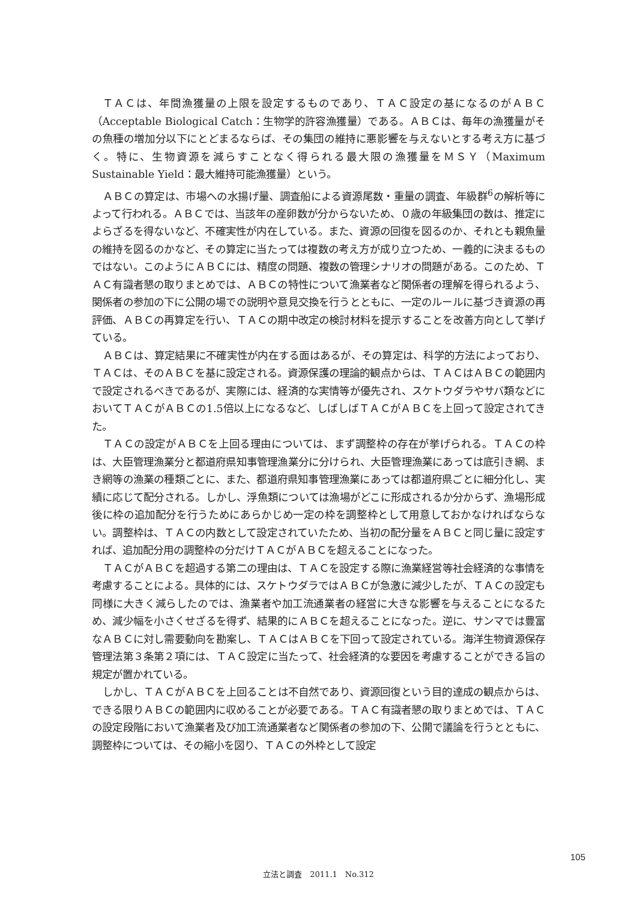ＴＡＣは、年間漁獲量の上限を設定するものであり、ＴＡＣ設定の基になるのがＡＢＣ（Acceptable Biological Catch：生物学的許容漁獲量）である。ＡＢＣは、毎年の漁獲量がその魚種の増加分以下にとどまるならば、その集団の維持に悪影響を与えないとする考え方に基づく。特に、生物資源を減らすことなく得られる最大限の漁獲量をＭＳＹ（Maximum Sustainable Yield：最大維持可能漁獲量）という。
ＡＢＣの算定は、市場への水揚げ量、調査船による資源尾数・重量の調査、年級群<sup>6</sup>の解析等によって行われる。ＡＢＣでは、当該年の産卵数が分からないため、０歳の年級集団の数は、推定によらざるを得ないなど、不確実性が内在している。また、資源の回復を図るのか、それとも親魚量の維持を図るのかなど、その算定に当たっては複数の考え方が成り立つため、一義的に決まるものではない。このようにＡＢＣには、精度の問題、複数の管理シナリオの問題がある。このため、ＴＡＣ有識者懇の取りまとめでは、ＡＢＣの特性について漁業者など関係者の理解を得られるよう、関係者の参加の下に公開の場での説明や意見交換を行うとともに、一定のルールに基づき資源の再評価、ＡＢＣの再算定を行い、ＴＡＣの期中改定の検討材料を提示することを改善方向として挙げている。
ＡＢＣは、算定結果に不確実性が内在する面はあるが、その算定は、科学的方法によっており、ＴＡＣは、そのＡＢＣを基に設定される。資源保護の理論的観点からは、ＴＡＣはＡＢＣの範囲内で設定されるべきであるが、実際には、経済的な実情等が優先され、スケトウダラやサバ類などにおいてＴＡＣがＡＢＣの1.5倍以上になるなど、しばしばＴＡＣがＡＢＣを上回って設定されてきた。
ＴＡＣの設定がＡＢＣを上回る理由については、まず調整枠の存在が挙げられる。ＴＡＣの枠は、大臣管理漁業分と都道府県知事管理漁業分に分けられ、大臣管理漁業にあっては底引き網、まき網等の漁業の種類ごとに、また、都道府県知事管理漁業にあっては都道府県ごとに細分化し、実績に応じて配分される。しかし、浮魚類については漁場がどこに形成されるか分からず、漁場形成後に枠の追加配分を行うためにあらかじめ一定の枠を調整枠として用意しておかなければならない。調整枠は、ＴＡＣの内数として設定されていたため、当初の配分量をＡＢＣと同じ量に設定すれば、追加配分用の調整枠の分だけＴＡＣがＡＢＣを超えることになった。
ＴＡＣがＡＢＣを超過する第二の理由は、ＴＡＣを設定する際に漁業経営等社会経済的な事情を考慮することによる。具体的には、スケトウダラではＡＢＣが急激に減少したが、ＴＡＣの設定も同様に大きく減らしたのでは、漁業者や加工流通業者の経営に大きな影響を与えることになるため、減少幅を小さくせざるを得ず、結果的にＡＢＣを超えることになった。逆に、サンマでは豊富なＡＢＣに対し需要動向を勘案し、ＴＡＣはＡＢＣを下回って設定されている。海洋生物資源保存管理法第３条第２項には、ＴＡＣ設定に当たって、社会経済的な要因を考慮することができる旨の規定が置かれている。
しかし、ＴＡＣがＡＢＣを上回ることは不自然であり、資源回復という目的達成の観点からは、できる限りＡＢＣの範囲内に収めることが必要である。ＴＡＣ有識者懇の取りまとめでは、ＴＡＣの設定段階において漁業者及び加工流通業者など関係者の参加の下、公開で議論を行うとともに、調整枠については、その縮小を図り、ＴＡＣの外枠として設定
105
立法と調査　2011.1　No.312